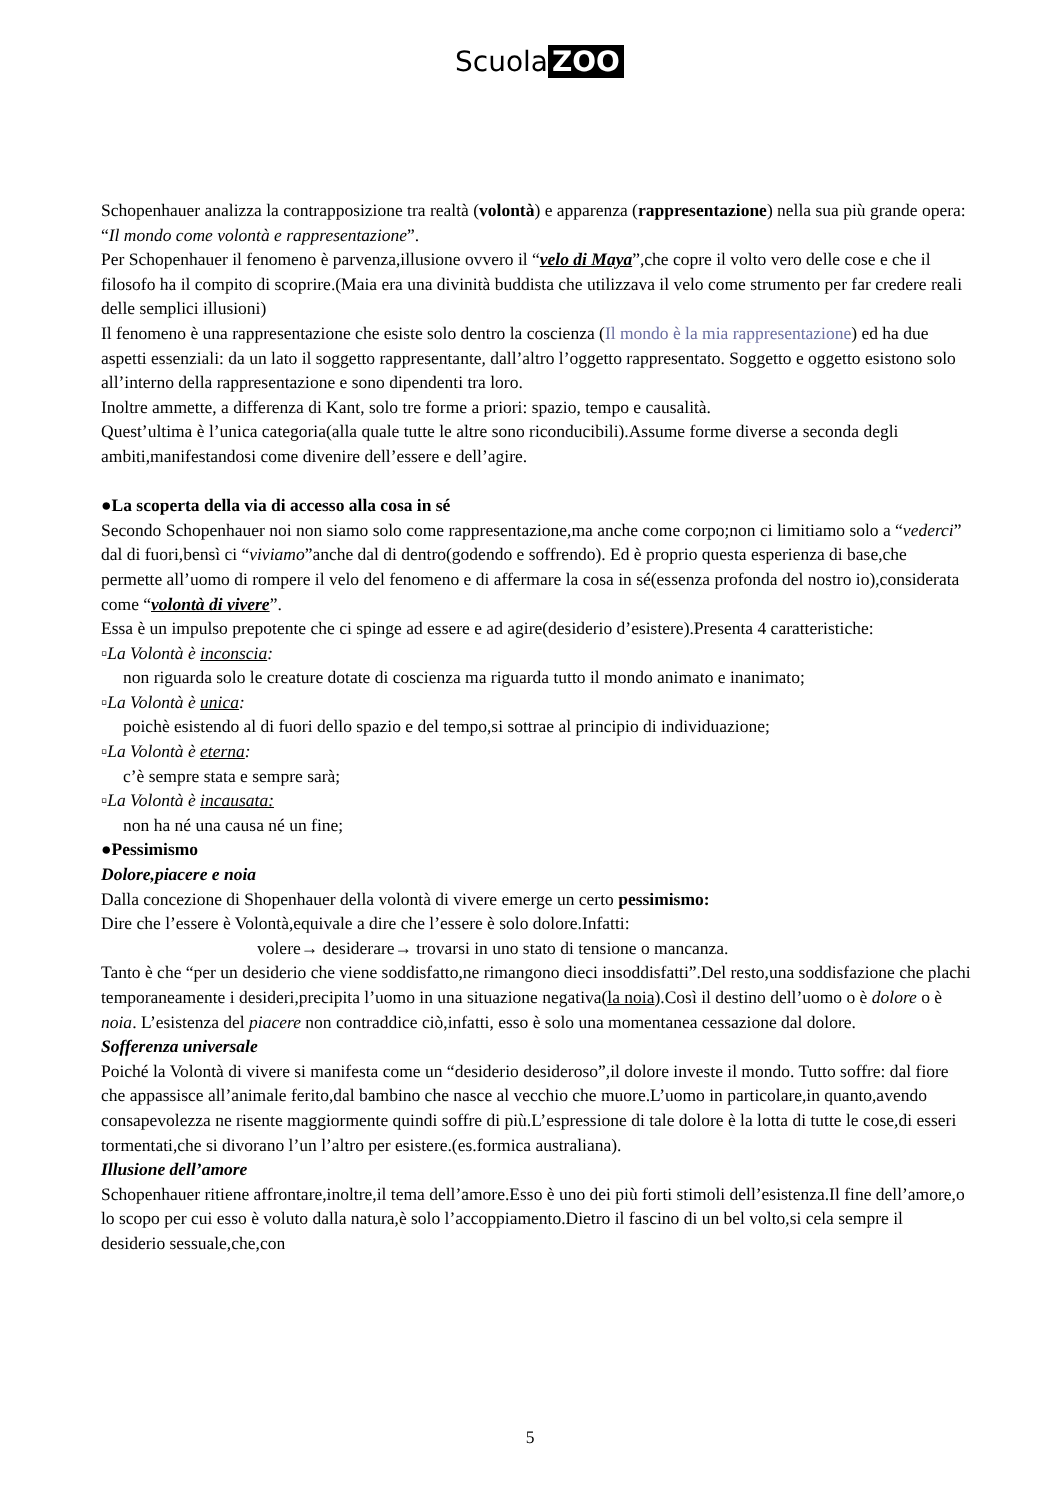Scuola ZOO
Schopenhauer analizza la contrapposizione tra realtà (volontà) e apparenza (rappresentazione) nella sua più grande opera: “Il mondo come volontà e rappresentazione”.
Per Schopenhauer il fenomeno è parvenza,illusione ovvero il “velo di Maya”,che copre il volto vero delle cose e che il filosofo ha il compito di scoprire.(Maia era una divinità buddista che utilizzava il velo come strumento per far credere reali delle semplici illusioni)
Il fenomeno è una rappresentazione che esiste solo dentro la coscienza (Il mondo è la mia rappresentazione) ed ha due aspetti essenziali: da un lato il soggetto rappresentante, dall’altro l’oggetto rappresentato. Soggetto e oggetto esistono solo all’interno della rappresentazione e sono dipendenti tra loro.
Inoltre ammette, a differenza di Kant, solo tre forme a priori: spazio, tempo e causalità.
Quest’ultima è l’unica categoria(alla quale tutte le altre sono riconducibili).Assume forme diverse a seconda degli ambiti,manifestandosi come divenire dell’essere e dell’agire.
●La scoperta della via di accesso alla cosa in sé
Secondo Schopenhauer noi non siamo solo come rappresentazione,ma anche come corpo;non ci limitiamo solo a “vederci” dal di fuori,bensì ci “viviamo”anche dal di dentro(godendo e soffrendo). Ed è proprio questa esperienza di base,che permette all’uomo di rompere il velo del fenomeno e di affermare la cosa in sé(essenza profonda del nostro io),considerata come “volontà di vivere”.
Essa è un impulso prepotente che ci spinge ad essere e ad agire(desiderio d’esistere).Presenta 4 caratteristiche:
▫La Volontà è inconscia:
non riguarda solo le creature dotate di coscienza ma riguarda tutto il mondo animato e inanimato;
▫La Volontà è unica:
poichè esistendo al di fuori dello spazio e del tempo,si sottrae al principio di individuazione;
▫La Volontà è eterna:
c’è sempre stata e sempre sarà;
▫La Volontà è incausata:
non ha né una causa né un fine;
●Pessimismo
Dolore,piacere e noia
Dalla concezione di Shopenhauer della volontà di vivere emerge un certo pessimismo:
Dire che l’essere è Volontà,equivale a dire che l’essere è solo dolore.Infatti:
volere→ desiderare→ trovarsi in uno stato di tensione o mancanza.
Tanto è che “per un desiderio che viene soddisfatto,ne rimangono dieci insoddisfatti”.Del resto,una soddisfazione che plachi temporaneamente i desideri,precipita l’uomo in una situazione negativa(la noia).Così il destino dell’uomo o è dolore o è noia. L’esistenza del piacere non contraddice ciò,infatti, esso è solo una momentanea cessazione dal dolore.
Sofferenza universale
Poiché la Volontà di vivere si manifesta come un “desiderio desideroso”,il dolore investe il mondo. Tutto soffre: dal fiore che appassisce all’animale ferito,dal bambino che nasce al vecchio che muore.L’uomo in particolare,in quanto,avendo consapevolezza ne risente maggiormente quindi soffre di più.L’espressione di tale dolore è la lotta di tutte le cose,di esseri tormentati,che si divorano l’un l’altro per esistere.(es.formica australiana).
Illusione dell’amore
Schopenhauer ritiene affrontare,inoltre,il tema dell’amore.Esso è uno dei più forti stimoli dell’esistenza.Il fine dell’amore,o lo scopo per cui esso è voluto dalla natura,è solo l’accoppiamento.Dietro il fascino di un bel volto,si cela sempre il desiderio sessuale,che,con
5